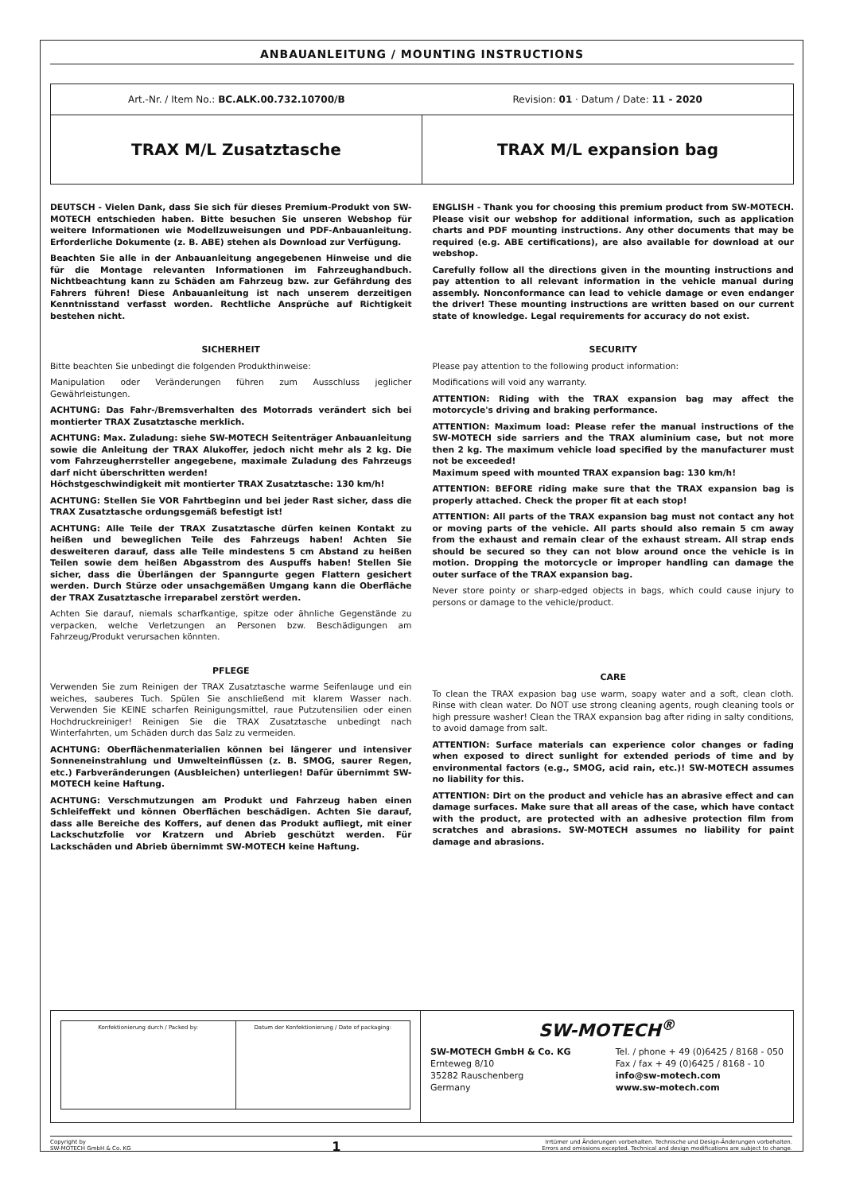ANBAUANLEITUNG / MOUNTING INSTRUCTIONS
Art.-Nr. / Item No.: BC.ALK.00.732.10700/B
Revision: 01 · Datum / Date: 11 - 2020
TRAX M/L Zusatztasche TRAX M/L expansion bag
DEUTSCH - Vielen Dank, dass Sie sich für dieses Premium-Produkt von SW-MOTECH entschieden haben. Bitte besuchen Sie unseren Webshop für weitere Informationen wie Modellzuweisungen und PDF-Anbauanleitung. Erforderliche Dokumente (z. B. ABE) stehen als Download zur Verfügung.
Beachten Sie alle in der Anbauanleitung angegebenen Hinweise und die für die Montage relevanten Informationen im Fahrzeughandbuch. Nichtbeachtung kann zu Schäden am Fahrzeug bzw. zur Gefährdung des Fahrers führen! Diese Anbauanleitung ist nach unserem derzeitigen Kenntnisstand verfasst worden. Rechtliche Ansprüche auf Richtigkeit bestehen nicht.
SICHERHEIT
Bitte beachten Sie unbedingt die folgenden Produkthinweise:
Manipulation oder Veränderungen führen zum Ausschluss jeglicher Gewährleistungen.
ACHTUNG: Das Fahr-/Bremsverhalten des Motorrads verändert sich bei montierter TRAX Zusatztasche merklich.
ACHTUNG: Max. Zuladung: siehe SW-MOTECH Seitenträger Anbauanleitung sowie die Anleitung der TRAX Alukoffer, jedoch nicht mehr als 2 kg. Die vom Fahrzeugherrsteller angegebene, maximale Zuladung des Fahrzeugs darf nicht überschritten werden!
Höchstgeschwindigkeit mit montierter TRAX Zusatztasche: 130 km/h!
ACHTUNG: Stellen Sie VOR Fahrtbeginn und bei jeder Rast sicher, dass die TRAX Zusatztasche ordungsgemäß befestigt ist!
ACHTUNG: Alle Teile der TRAX Zusatztasche dürfen keinen Kontakt zu heißen und beweglichen Teile des Fahrzeugs haben! Achten Sie desweiteren darauf, dass alle Teile mindestens 5 cm Abstand zu heißen Teilen sowie dem heißen Abgasstrom des Auspuffs haben! Stellen Sie sicher, dass die Überlängen der Spanngurte gegen Flattern gesichert werden. Durch Stürze oder unsachgemäßen Umgang kann die Oberfläche der TRAX Zusatztasche irreparabel zerstört werden.
Achten Sie darauf, niemals scharfkantige, spitze oder ähnliche Gegenstände zu verpacken, welche Verletzungen an Personen bzw. Beschädigungen am Fahrzeug/Produkt verursachen könnten.
PFLEGE
Verwenden Sie zum Reinigen der TRAX Zusatztasche warme Seifenlauge und ein weiches, sauberes Tuch. Spülen Sie anschließend mit klarem Wasser nach. Verwenden Sie KEINE scharfen Reinigungsmittel, raue Putzutensilien oder einen Hochdruckreiniger! Reinigen Sie die TRAX Zusatztasche unbedingt nach Winterfahrten, um Schäden durch das Salz zu vermeiden.
ACHTUNG: Oberflächenmaterialien können bei längerer und intensiver Sonneneinstrahlung und Umwelteinflüssen (z. B. SMOG, saurer Regen, etc.) Farbveränderungen (Ausbleichen) unterliegen! Dafür übernimmt SW-MOTECH keine Haftung.
ACHTUNG: Verschmutzungen am Produkt und Fahrzeug haben einen Schleifeffekt und können Oberflächen beschädigen. Achten Sie darauf, dass alle Bereiche des Koffers, auf denen das Produkt aufliegt, mit einer Lackschutzfolie vor Kratzern und Abrieb geschützt werden. Für Lackschäden und Abrieb übernimmt SW-MOTECH keine Haftung.
ENGLISH - Thank you for choosing this premium product from SW-MOTECH. Please visit our webshop for additional information, such as application charts and PDF mounting instructions. Any other documents that may be required (e.g. ABE certifications), are also available for download at our webshop.
Carefully follow all the directions given in the mounting instructions and pay attention to all relevant information in the vehicle manual during assembly. Nonconformance can lead to vehicle damage or even endanger the driver! These mounting instructions are written based on our current state of knowledge. Legal requirements for accuracy do not exist.
SECURITY
Please pay attention to the following product information:
Modifications will void any warranty.
ATTENTION: Riding with the TRAX expansion bag may affect the motorcycle's driving and braking performance.
ATTENTION: Maximum load: Please refer the manual instructions of the SW-MOTECH side sarriers and the TRAX aluminium case, but not more then 2 kg. The maximum vehicle load specified by the manufacturer must not be exceeded!
Maximum speed with mounted TRAX expansion bag: 130 km/h!
ATTENTION: BEFORE riding make sure that the TRAX expansion bag is properly attached. Check the proper fit at each stop!
ATTENTION: All parts of the TRAX expansion bag must not contact any hot or moving parts of the vehicle. All parts should also remain 5 cm away from the exhaust and remain clear of the exhaust stream. All strap ends should be secured so they can not blow around once the vehicle is in motion. Dropping the motorcycle or improper handling can damage the outer surface of the TRAX expansion bag.
Never store pointy or sharp-edged objects in bags, which could cause injury to persons or damage to the vehicle/product.
CARE
To clean the TRAX expasion bag use warm, soapy water and a soft, clean cloth. Rinse with clean water. Do NOT use strong cleaning agents, rough cleaning tools or high pressure washer! Clean the TRAX expansion bag after riding in salty conditions, to avoid damage from salt.
ATTENTION: Surface materials can experience color changes or fading when exposed to direct sunlight for extended periods of time and by environmental factors (e.g., SMOG, acid rain, etc.)! SW-MOTECH assumes no liability for this.
ATTENTION: Dirt on the product and vehicle has an abrasive effect and can damage surfaces. Make sure that all areas of the case, which have contact with the product, are protected with an adhesive protection film from scratches and abrasions. SW-MOTECH assumes no liability for paint damage and abrasions.
Konfektionierung durch / Packed by:
Datum der Konfektionierung / Date of packaging:
SW-MOTECH<sup>®</sup>
SW-MOTECH GmbH & Co. KG
Ernteweg 8/10
35282 Rauschenberg
Germany
Tel. / phone + 49 (0)6425 / 8168 - 050
Fax / fax + 49 (0)6425 / 8168 - 10
info@sw-motech.com
www.sw-motech.com
Copyright by
SW-MOTECH GmbH & Co. KG
1
Irrtümer und Änderungen vorbehalten. Technische und Design-Änderungen vorbehalten.
Errors and omissions excepted. Technical and design modifications are subject to change.